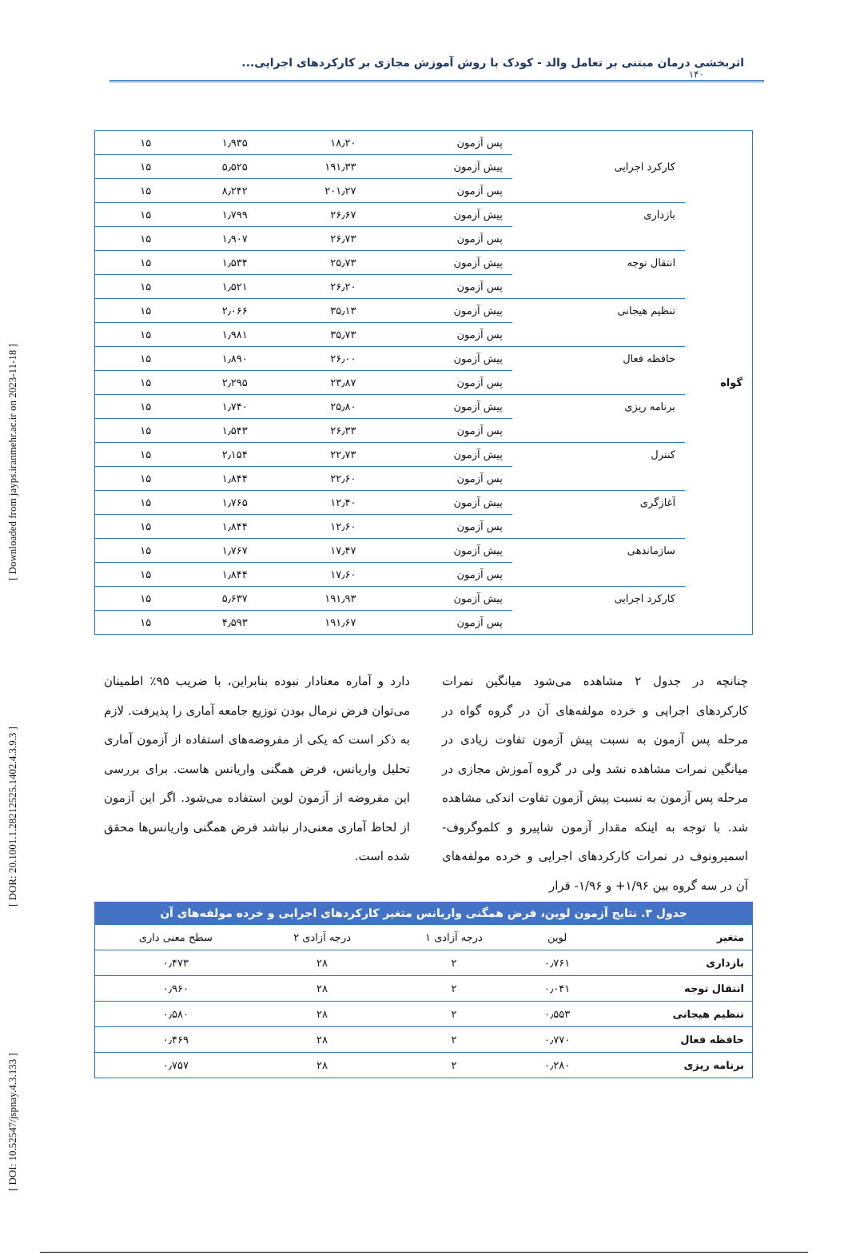[ DOI: 10.52547/jspnay.4.3.133 ] [ DOR: 20.1001.1.28212525.1402.4.3.9.3 ] [ Downloaded from jayps.iranmehr.ac.ir on 2023-11-18 ]
اثربخشی درمان مبتنی بر تعامل والد - کودک با روش آموزش مجازی بر کارکردهای اجرایی...
۱۴۰
| گواه | | پس آزمون | ۱۸٫۲۰ | ۱٫۹۳۵ | ۱۵ |
| | کارکرد اجرایی | پیش آزمون | ۱۹۱٫۳۳ | ۵٫۵۲۵ | ۱۵ |
| | | پس آزمون | ۲۰۱٫۲۷ | ۸٫۲۴۲ | ۱۵ |
| | بازداری | پیش آزمون | ۲۶٫۶۷ | ۱٫۷۹۹ | ۱۵ |
| | | پس آزمون | ۲۶٫۷۳ | ۱٫۹۰۷ | ۱۵ |
| | انتقال توجه | پیش آزمون | ۲۵٫۷۳ | ۱٫۵۳۴ | ۱۵ |
| | | پس آزمون | ۲۶٫۲۰ | ۱٫۵۲۱ | ۱۵ |
| | تنظیم هیجانی | پیش آزمون | ۳۵٫۱۳ | ۲٫۰۶۶ | ۱۵ |
| | | پس آزمون | ۳۵٫۷۳ | ۱٫۹۸۱ | ۱۵ |
| | حافظه فعال | پیش آزمون | ۲۶٫۰۰ | ۱٫۸۹۰ | ۱۵ |
| | | پس آزمون | ۲۳٫۸۷ | ۲٫۲۹۵ | ۱۵ |
| | برنامه ریزی | پیش آزمون | ۲۵٫۸۰ | ۱٫۷۴۰ | ۱۵ |
| | | پس آزمون | ۲۶٫۳۳ | ۱٫۵۴۳ | ۱۵ |
| | کنترل | پیش آزمون | ۲۲٫۷۳ | ۲٫۱۵۴ | ۱۵ |
| | | پس آزمون | ۲۲٫۶۰ | ۱٫۸۴۴ | ۱۵ |
| | آغازگری | پیش آزمون | ۱۲٫۴۰ | ۱٫۷۶۵ | ۱۵ |
| | | پس آزمون | ۱۲٫۶۰ | ۱٫۸۴۴ | ۱۵ |
| | سازماندهی | پیش آزمون | ۱۷٫۴۷ | ۱٫۷۶۷ | ۱۵ |
| | | پس آزمون | ۱۷٫۶۰ | ۱٫۸۴۴ | ۱۵ |
| | کارکرد اجرایی | پیش آزمون | ۱۹۱٫۹۳ | ۵٫۶۳۷ | ۱۵ |
| | | پس آزمون | ۱۹۱٫۶۷ | ۴٫۵۹۳ | ۱۵ |
چنانچه در جدول ۲ مشاهده می‌شود میانگین نمرات کارکردهای اجرایی و خرده مولفه‌های آن در گروه گواه در مرحله پس آزمون به نسبت پیش آزمون تفاوت زیادی در میانگین نمرات مشاهده نشد ولی در گروه آموزش مجازی در مرحله پس آزمون به نسبت پیش آزمون تفاوت اندکی مشاهده شد. با توجه به اینکه مقدار آزمون شاپیرو و کلموگروف-اسمیرونوف در نمرات کارکردهای اجرایی و خرده مولفه‌های آن در سه گروه بین ۱/۹۶+ و ۱/۹۶- قرار
دارد و آماره معنادار نبوده بنابراین، با ضریب ۹۵٪ اطمینان می‌توان فرض نرمال بودن توزیع جامعه آماری را پذیرفت. لازم به ذکر است که یکی از مفروضه‌های استفاده از آزمون آماری تحلیل واریانس، فرض همگنی واریانس هاست. برای بررسی این مفروضه از آزمون لوین استفاده می‌شود. اگر این آزمون از لحاظ آماری معنی‌دار نباشد فرض همگنی واریانس‌ها محقق شده است.
جدول ۳. نتایج آزمون لوین، فرض همگنی واریانس متغیر کارکردهای اجرایی و خرده مولفه‌های آن
| متغیر | لوین | درجه آزادی ۱ | درجه آزادی ۲ | سطح معنی داری |
| --- | --- | --- | --- | --- |
| بازداری | ۰٫۷۶۱ | ۲ | ۲۸ | ۰٫۴۷۳ |
| انتقال توجه | ۰٫۰۴۱ | ۲ | ۲۸ | ۰٫۹۶۰ |
| تنظیم هیجانی | ۰٫۵۵۳ | ۲ | ۲۸ | ۰٫۵۸۰ |
| حافظه فعال | ۰٫۷۷۰ | ۲ | ۲۸ | ۰٫۴۶۹ |
| برنامه ریزی | ۰٫۲۸۰ | ۲ | ۲۸ | ۰٫۷۵۷ |